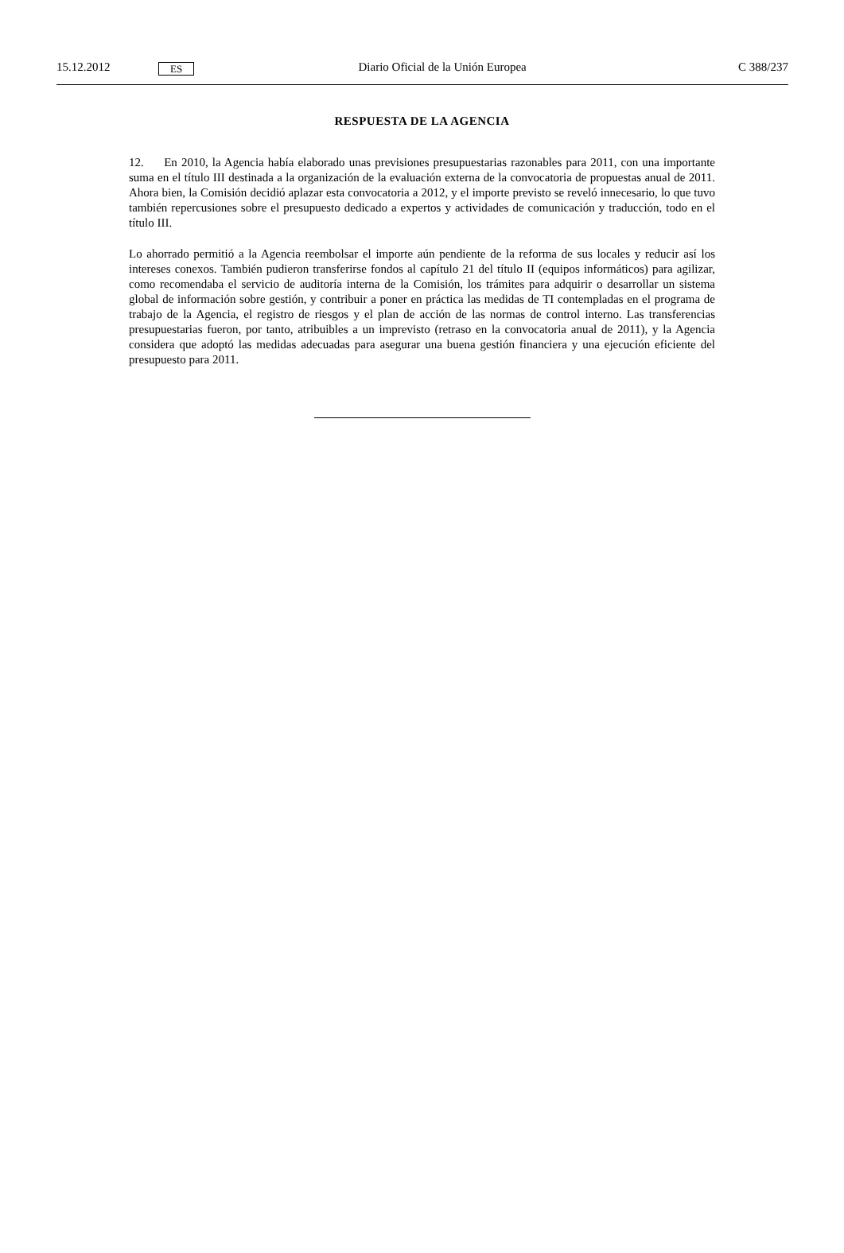15.12.2012 ES Diario Oficial de la Unión Europea C 388/237
RESPUESTA DE LA AGENCIA
12. En 2010, la Agencia había elaborado unas previsiones presupuestarias razonables para 2011, con una importante suma en el título III destinada a la organización de la evaluación externa de la convocatoria de propuestas anual de 2011. Ahora bien, la Comisión decidió aplazar esta convocatoria a 2012, y el importe previsto se reveló innecesario, lo que tuvo también repercusiones sobre el presupuesto dedicado a expertos y actividades de comunicación y traducción, todo en el título III.
Lo ahorrado permitió a la Agencia reembolsar el importe aún pendiente de la reforma de sus locales y reducir así los intereses conexos. También pudieron transferirse fondos al capítulo 21 del título II (equipos informáticos) para agilizar, como recomendaba el servicio de auditoría interna de la Comisión, los trámites para adquirir o desarrollar un sistema global de información sobre gestión, y contribuir a poner en práctica las medidas de TI contempladas en el programa de trabajo de la Agencia, el registro de riesgos y el plan de acción de las normas de control interno. Las transferencias presupuestarias fueron, por tanto, atribuibles a un imprevisto (retraso en la convocatoria anual de 2011), y la Agencia considera que adoptó las medidas adecuadas para asegurar una buena gestión financiera y una ejecución eficiente del presupuesto para 2011.